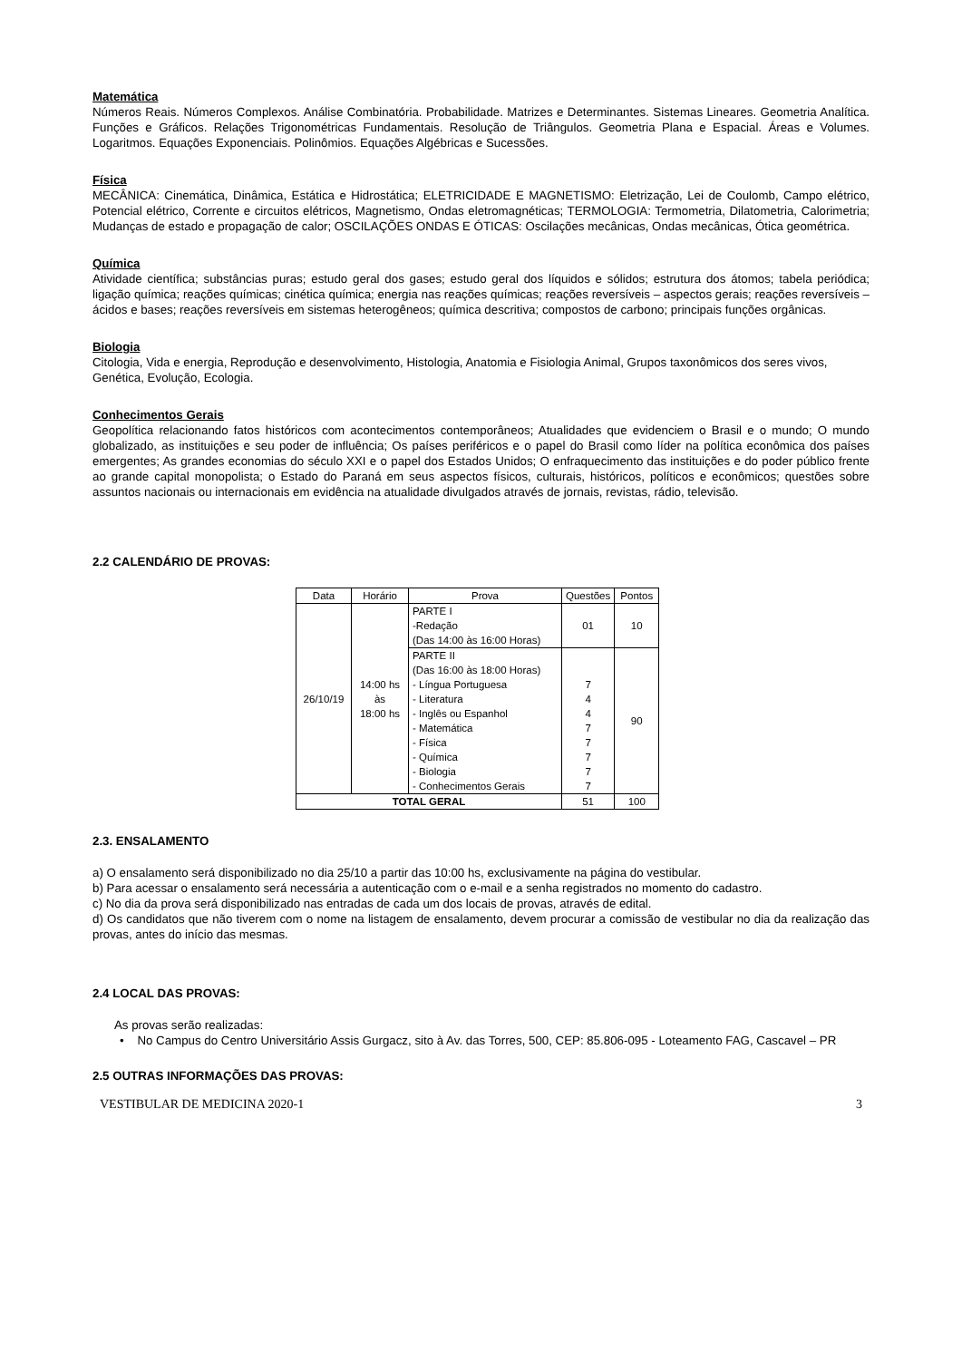Matemática
Números Reais. Números Complexos. Análise Combinatória. Probabilidade. Matrizes e Determinantes. Sistemas Lineares. Geometria Analítica. Funções e Gráficos. Relações Trigonométricas Fundamentais. Resolução de Triângulos. Geometria Plana e Espacial. Áreas e Volumes. Logaritmos. Equações Exponenciais. Polinômios. Equações Algébricas e Sucessões.
Física
MECÂNICA: Cinemática, Dinâmica, Estática e Hidrostática; ELETRICIDADE E MAGNETISMO: Eletrização, Lei de Coulomb, Campo elétrico, Potencial elétrico, Corrente e circuitos elétricos, Magnetismo, Ondas eletromagnéticas; TERMOLOGIA: Termometria, Dilatometria, Calorimetria; Mudanças de estado e propagação de calor; OSCILAÇÕES ONDAS E ÓTICAS: Oscilações mecânicas, Ondas mecânicas, Ótica geométrica.
Química
Atividade científica; substâncias puras; estudo geral dos gases; estudo geral dos líquidos e sólidos; estrutura dos átomos; tabela periódica; ligação química; reações químicas; cinética química; energia nas reações químicas; reações reversíveis – aspectos gerais; reações reversíveis – ácidos e bases; reações reversíveis em sistemas heterogêneos; química descritiva; compostos de carbono; principais funções orgânicas.
Biologia
Citologia, Vida e energia, Reprodução e desenvolvimento, Histologia, Anatomia e Fisiologia Animal, Grupos taxonômicos dos seres vivos, Genética, Evolução, Ecologia.
Conhecimentos Gerais
Geopolítica relacionando fatos históricos com acontecimentos contemporâneos; Atualidades que evidenciem o Brasil e o mundo; O mundo globalizado, as instituições e seu poder de influência; Os países periféricos e o papel do Brasil como líder na política econômica dos países emergentes; As grandes economias do século XXI e o papel dos Estados Unidos; O enfraquecimento das instituições e do poder público frente ao grande capital monopolista; o Estado do Paraná em seus aspectos físicos, culturais, históricos, políticos e econômicos; questões sobre assuntos nacionais ou internacionais em evidência na atualidade divulgados através de jornais, revistas, rádio, televisão.
2.2 CALENDÁRIO DE PROVAS:
| Data | Horário | Prova | Questões | Pontos |
| --- | --- | --- | --- | --- |
| 26/10/19 | 14:00 hs às 18:00 hs | PARTE I -Redação (Das 14:00 às 16:00 Horas) | 01 | 10 |
| | | PARTE II (Das 16:00 às 18:00 Horas) - Língua Portuguesa - Literatura - Inglês ou Espanhol - Matemática - Física - Química - Biologia - Conhecimentos Gerais | 7 4 4 7 7 7 7 7 | 90 |
| TOTAL GERAL | | | 51 | 100 |
2.3. ENSALAMENTO
a) O ensalamento será disponibilizado no dia 25/10 a partir das 10:00 hs, exclusivamente na página do vestibular.
b) Para acessar o ensalamento será necessária a autenticação com o e-mail e a senha registrados no momento do cadastro.
c) No dia da prova será disponibilizado nas entradas de cada um dos locais de provas, através de edital.
d) Os candidatos que não tiverem com o nome na listagem de ensalamento, devem procurar a comissão de vestibular no dia da realização das provas, antes do início das mesmas.
2.4 LOCAL DAS PROVAS:
As provas serão realizadas:
• No Campus do Centro Universitário Assis Gurgacz, sito à Av. das Torres, 500, CEP: 85.806-095 - Loteamento FAG, Cascavel – PR
2.5 OUTRAS INFORMAÇÕES DAS PROVAS:
VESTIBULAR DE MEDICINA 2020-1 3